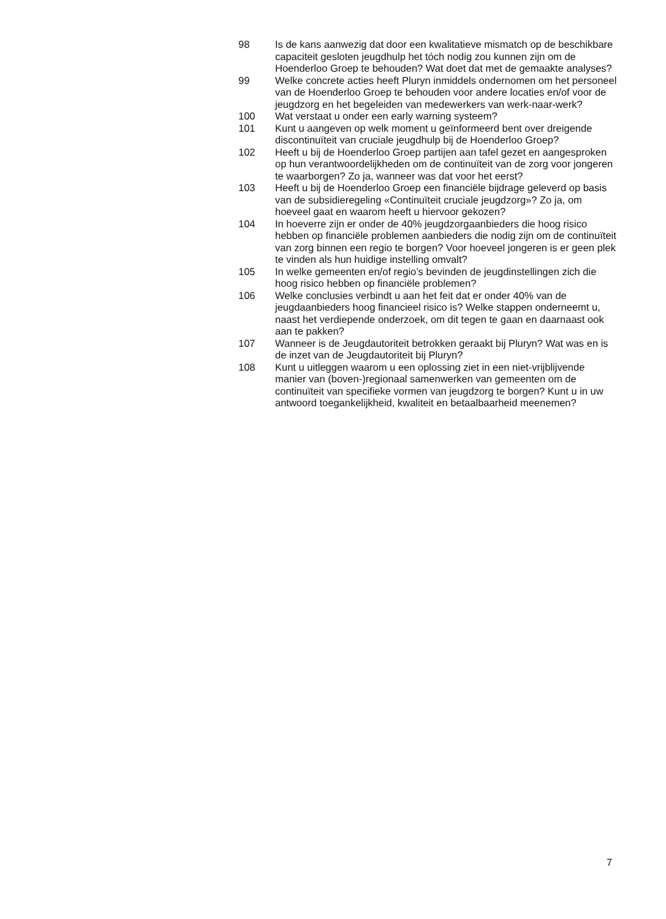98 Is de kans aanwezig dat door een kwalitatieve mismatch op de beschikbare capaciteit gesloten jeugdhulp het tóch nodig zou kunnen zijn om de Hoenderloo Groep te behouden? Wat doet dat met de gemaakte analyses?
99 Welke concrete acties heeft Pluryn inmiddels ondernomen om het personeel van de Hoenderloo Groep te behouden voor andere locaties en/of voor de jeugdzorg en het begeleiden van medewerkers van werk-naar-werk?
100 Wat verstaat u onder een early warning systeem?
101 Kunt u aangeven op welk moment u geïnformeerd bent over dreigende discontinuïteit van cruciale jeugdhulp bij de Hoenderloo Groep?
102 Heeft u bij de Hoenderloo Groep partijen aan tafel gezet en aangesproken op hun verantwoordelijkheden om de continuïteit van de zorg voor jongeren te waarborgen? Zo ja, wanneer was dat voor het eerst?
103 Heeft u bij de Hoenderloo Groep een financiële bijdrage geleverd op basis van de subsidieregeling «Continuïteit cruciale jeugdzorg»? Zo ja, om hoeveel gaat en waarom heeft u hiervoor gekozen?
104 In hoeverre zijn er onder de 40% jeugdzorgaanbieders die hoog risico hebben op financiële problemen aanbieders die nodig zijn om de continuïteit van zorg binnen een regio te borgen? Voor hoeveel jongeren is er geen plek te vinden als hun huidige instelling omvalt?
105 In welke gemeenten en/of regio’s bevinden de jeugdinstellingen zich die hoog risico hebben op financiële problemen?
106 Welke conclusies verbindt u aan het feit dat er onder 40% van de jeugdaanbieders hoog financieel risico is? Welke stappen onderneemt u, naast het verdiepende onderzoek, om dit tegen te gaan en daarnaast ook aan te pakken?
107 Wanneer is de Jeugdautoriteit betrokken geraakt bij Pluryn? Wat was en is de inzet van de Jeugdautoriteit bij Pluryn?
108 Kunt u uitleggen waarom u een oplossing ziet in een niet-vrijblijvende manier van (boven-)regionaal samenwerken van gemeenten om de continuïteit van specifieke vormen van jeugdzorg te borgen? Kunt u in uw antwoord toegankelijkheid, kwaliteit en betaalbaarheid meenemen?
7